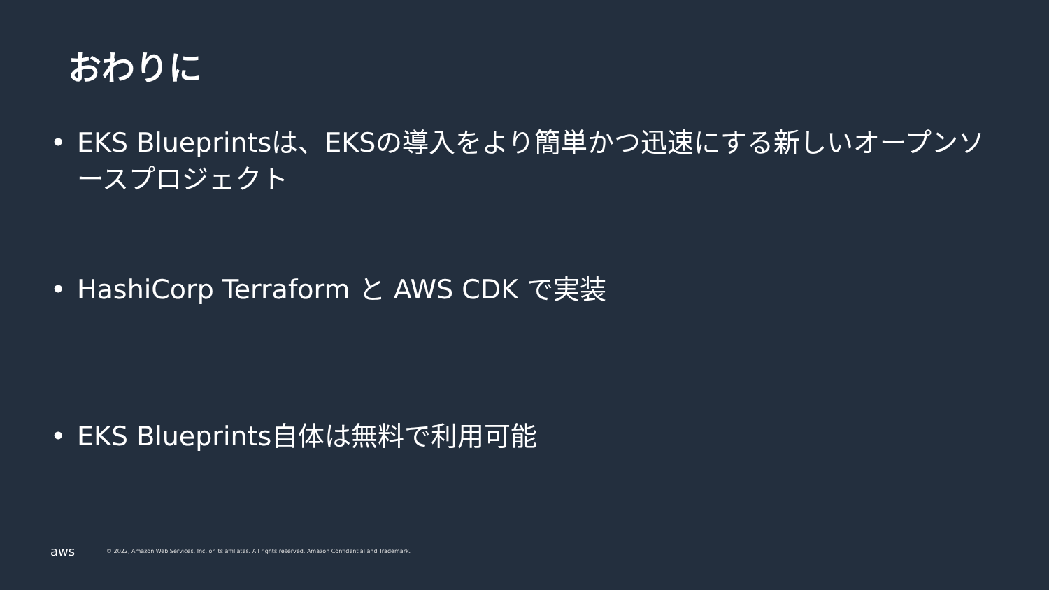おわりに
• EKS Blueprintsは、EKSの導入をより簡単かつ迅速にする新しいオープンソースプロジェクト
• HashiCorp Terraform と AWS CDK で実装
• EKS Blueprints自体は無料で利用可能
aws
© 2022, Amazon Web Services, Inc. or its affiliates. All rights reserved. Amazon Confidential and Trademark.